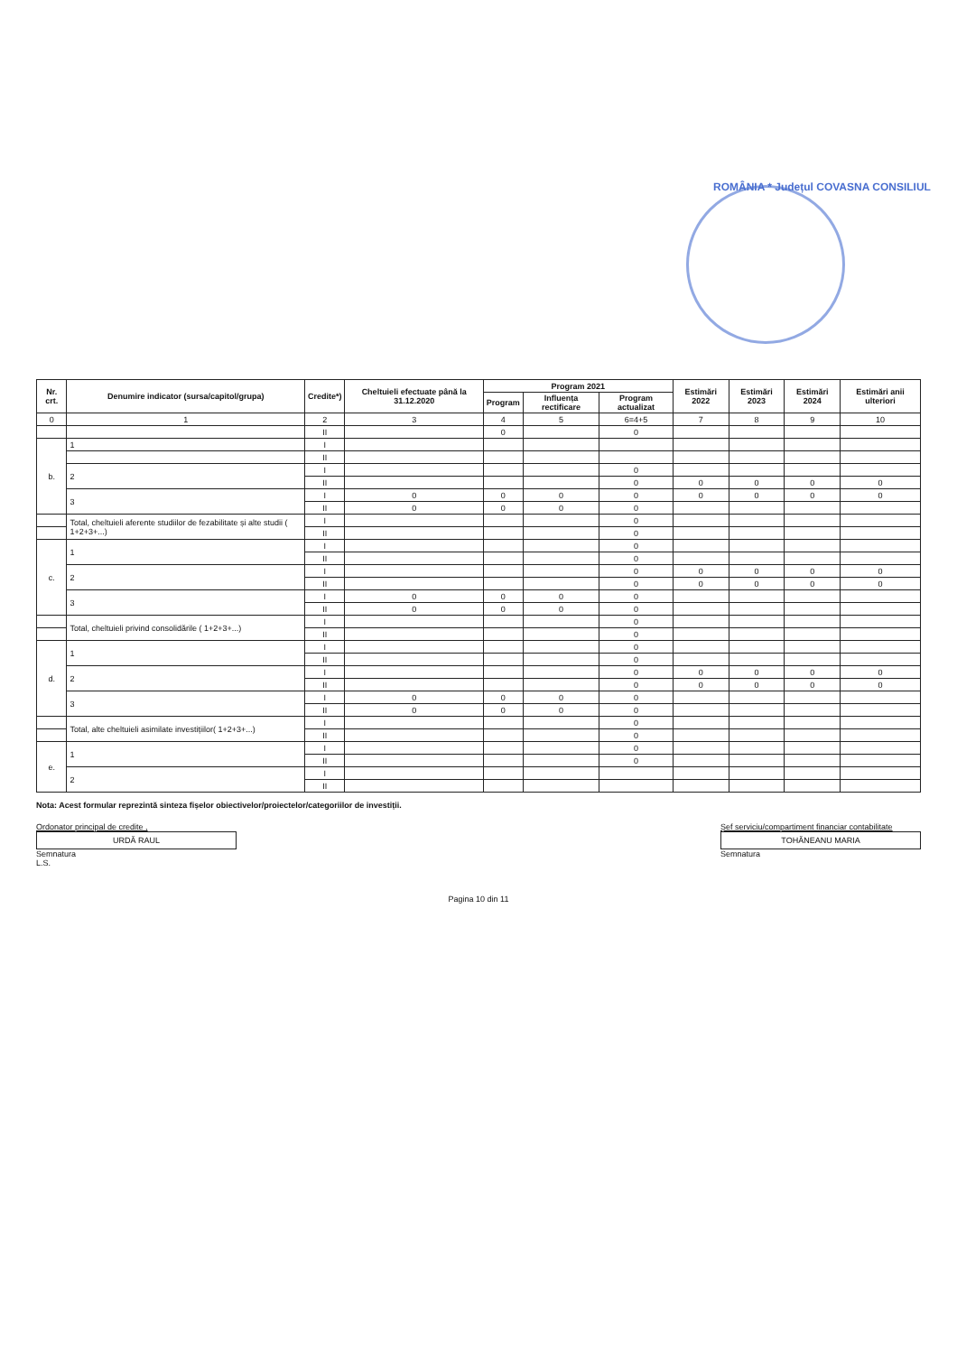ROMÂNIA * Județul COVASNA CONSILIUL
| Nr. crt. | Denumire indicator (sursa/capitol/grupa) | Credite*) | Cheltuieli efectuate până la 31.12.2020 | Program 2021 | | | Estimări 2022 | Estimări 2023 | Estimări 2024 | Estimări anii ulteriori |
| --- | --- | --- | --- | --- | --- | --- | --- | --- | --- | --- |
| | | | | Program | Influența rectificare | Program actualizat | | | | |
| 0 | 1 | 2 | 3 | 4 | 5 | 6=4+5 | 7 | 8 | 9 | 10 |
| | | II | | 0 | | 0 | | | | |
| b. | 1 | I | | | | | | | | |
| | | II | | | | | | | | |
| | 2 | I | | | | 0 | | | | |
| | | II | | | | 0 | 0 | 0 | 0 | 0 |
| | 3 | I | 0 | 0 | 0 | 0 | 0 | 0 | 0 | 0 |
| | | II | 0 | 0 | 0 | 0 | | | | |
| | Total, cheltuieli aferente studiilor de fezabilitate și alte studii ( 1+2+3+...) | I | | | | 0 | | | | |
| | | II | | | | 0 | | | | |
| c. | 1 | I | | | | 0 | | | | |
| | | II | | | | 0 | | | | |
| | 2 | I | | | | 0 | 0 | 0 | 0 | 0 |
| | | II | | | | 0 | 0 | 0 | 0 | 0 |
| | 3 | I | 0 | 0 | 0 | 0 | | | | |
| | | II | 0 | 0 | 0 | 0 | | | | |
| | Total, cheltuieli privind consolidările ( 1+2+3+...) | I | | | | 0 | | | | |
| | | II | | | | 0 | | | | |
| d. | 1 | I | | | | 0 | | | | |
| | | II | | | | 0 | | | | |
| | 2 | I | | | | 0 | 0 | 0 | 0 | 0 |
| | | II | | | | 0 | 0 | 0 | 0 | 0 |
| | 3 | I | 0 | 0 | 0 | 0 | | | | |
| | | II | 0 | 0 | 0 | 0 | | | | |
| | Total, alte cheltuieli asimilate investițiilor( 1+2+3+...) | I | | | | 0 | | | | |
| | | II | | | | 0 | | | | |
| e. | 1 | I | | | | 0 | | | | |
| | | II | | | | 0 | | | | |
| | 2 | I | | | | | | | | |
| | | II | | | | | | | | |
Nota: Acest formular reprezintă sinteza fișelor obiectivelor/proiectelor/categoriilor de investiții.
Ordonator principal de credite ,
URDĂ RAUL
Semnatura
L.S.
Șef serviciu/compartiment financiar contabilitate
TOHĂNEANU MARIA
Semnatura
Pagina 10 din 11